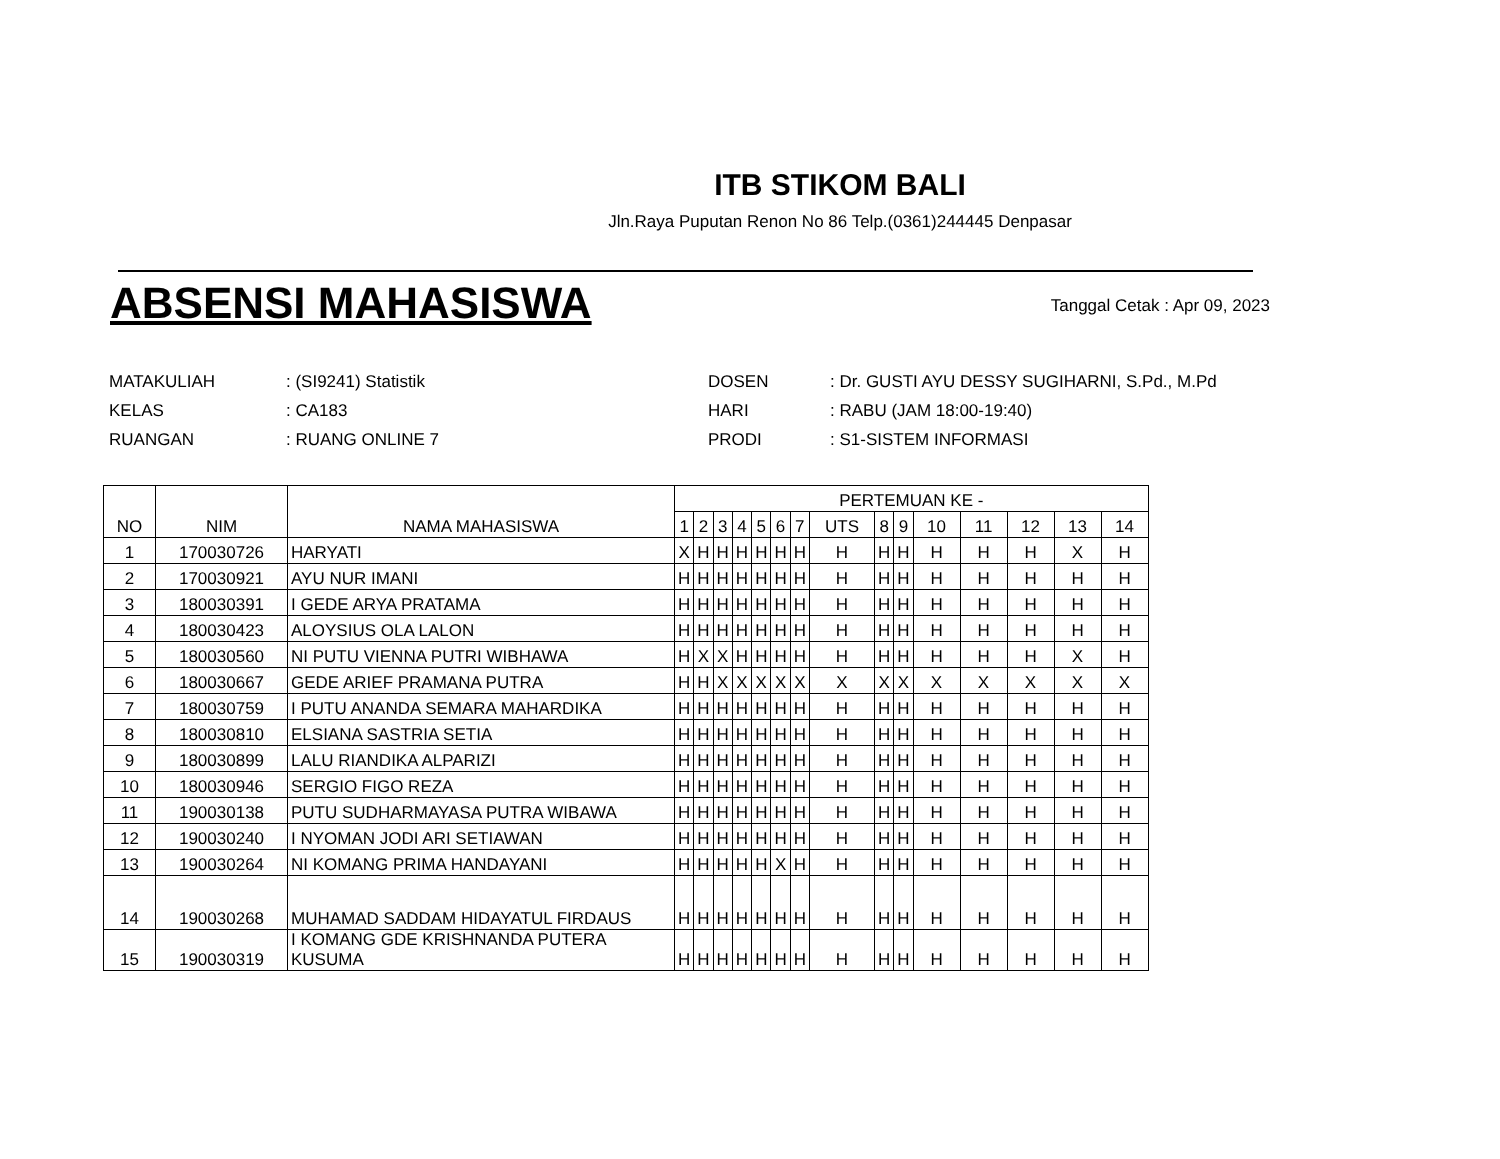ITB STIKOM BALI
Jln.Raya Puputan Renon No 86 Telp.(0361)244445 Denpasar
ABSENSI MAHASISWA
Tanggal Cetak : Apr 09, 2023
| MATAKULIAH | : (SI9241) Statistik | DOSEN | : Dr. GUSTI AYU DESSY SUGIHARNI, S.Pd., M.Pd |
| KELAS | : CA183 | HARI | : RABU (JAM 18:00-19:40) |
| RUANGAN | : RUANG ONLINE 7 | PRODI | : S1-SISTEM INFORMASI |
| NO | NIM | NAMA MAHASISWA | PERTEMUAN KE - | | | | | | | | | | | | | | |
| --- | --- | --- | --- | --- | --- | --- | --- | --- | --- | --- | --- | --- | --- | --- | --- | --- | --- |
| | | | 1 | 2 | 3 | 4 | 5 | 6 | 7 | UTS | 8 | 9 | 10 | 11 | 12 | 13 | 14 |
| 1 | 170030726 | HARYATI | X | H | H | H | H | H | H | H | H | H | H | H | H | X | H |
| 2 | 170030921 | AYU NUR IMANI | H | H | H | H | H | H | H | H | H | H | H | H | H | H | H |
| 3 | 180030391 | I GEDE ARYA PRATAMA | H | H | H | H | H | H | H | H | H | H | H | H | H | H | H |
| 4 | 180030423 | ALOYSIUS OLA LALON | H | H | H | H | H | H | H | H | H | H | H | H | H | H | H |
| 5 | 180030560 | NI PUTU VIENNA PUTRI WIBHAWA | H | X | X | H | H | H | H | H | H | H | H | H | H | X | H |
| 6 | 180030667 | GEDE ARIEF PRAMANA PUTRA | H | H | X | X | X | X | X | X | X | X | X | X | X | X | X |
| 7 | 180030759 | I PUTU ANANDA SEMARA MAHARDIKA | H | H | H | H | H | H | H | H | H | H | H | H | H | H | H |
| 8 | 180030810 | ELSIANA SASTRIA SETIA | H | H | H | H | H | H | H | H | H | H | H | H | H | H | H |
| 9 | 180030899 | LALU RIANDIKA ALPARIZI | H | H | H | H | H | H | H | H | H | H | H | H | H | H | H |
| 10 | 180030946 | SERGIO FIGO REZA | H | H | H | H | H | H | H | H | H | H | H | H | H | H | H |
| 11 | 190030138 | PUTU SUDHARMAYASA PUTRA WIBAWA | H | H | H | H | H | H | H | H | H | H | H | H | H | H | H |
| 12 | 190030240 | I NYOMAN JODI ARI SETIAWAN | H | H | H | H | H | H | H | H | H | H | H | H | H | H | H |
| 13 | 190030264 | NI KOMANG PRIMA HANDAYANI | H | H | H | H | H | X | H | H | H | H | H | H | H | H | H |
| 14 | 190030268 | MUHAMAD SADDAM HIDAYATUL FIRDAUS | H | H | H | H | H | H | H | H | H | H | H | H | H | H | H |
| 15 | 190030319 | I KOMANG GDE KRISHNANDA PUTERA KUSUMA | H | H | H | H | H | H | H | H | H | H | H | H | H | H | H |